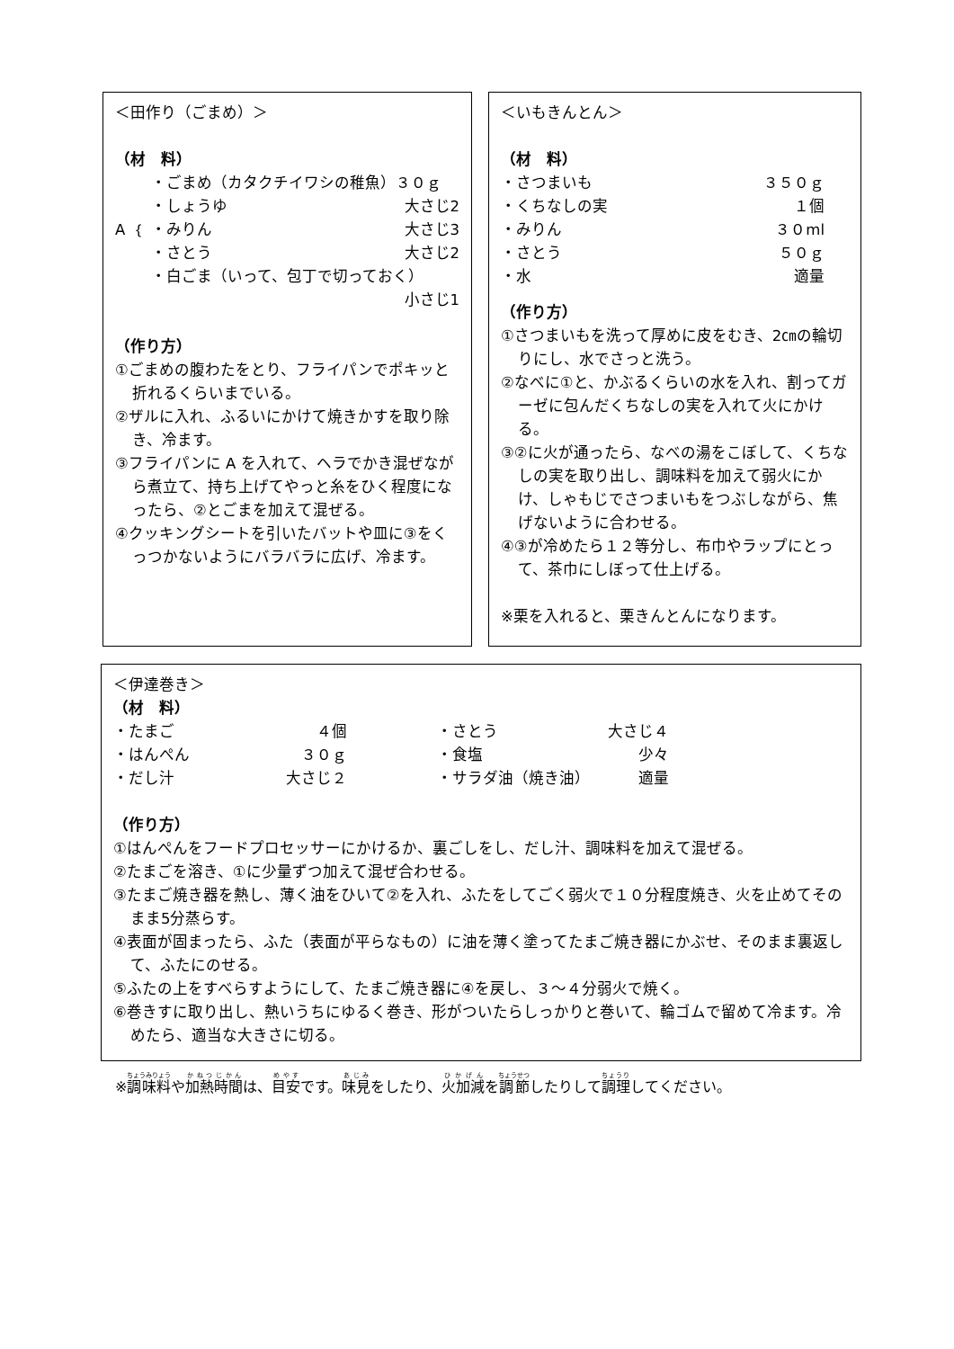＜田作り（ごまめ）＞
（材　料）
・ごまめ（カタクチイワシの稚魚）３０ｇ
A ｛ ・しょうゆ 大さじ2
・みりん 大さじ3
・さとう 大さじ2
・白ごま（いって、包丁で切っておく）
小さじ1
（作り方）
①ごまめの腹わたをとり、フライパンでポキッと折れるくらいまでいる。
②ザルに入れ、ふるいにかけて焼きかすを取り除き、冷ます。
③フライパンに A を入れて、ヘラでかき混ぜながら煮立て、持ち上げてやっと糸をひく程度になったら、②とごまを加えて混ぜる。
④クッキングシートを引いたバットや皿に③をくっつかないようにバラバラに広げ、冷ます。
＜いもきんとん＞
（材　料）
・さつまいも ３５０ｇ
・くちなしの実 １個
・みりん ３０ml
・さとう ５０ｇ
・水 適量
（作り方）
①さつまいもを洗って厚めに皮をむき、2㎝の輪切りにし、水でさっと洗う。
②なべに①と、かぶるくらいの水を入れ、割ってガーゼに包んだくちなしの実を入れて火にかける。
③②に火が通ったら、なべの湯をこぼして、くちなしの実を取り出し、調味料を加えて弱火にかけ、しゃもじでさつまいもをつぶしながら、焦げないように合わせる。
④③が冷めたら１２等分し、布巾やラップにとって、茶巾にしぼって仕上げる。
※栗を入れると、栗きんとんになります。
＜伊達巻き＞
（材　料）
・たまご ４個
・はんぺん ３０ｇ
・だし汁 大さじ２
・さとう 大さじ４
・食塩 少々
・サラダ油（焼き油） 適量
（作り方）
①はんぺんをフードプロセッサーにかけるか、裏ごしをし、だし汁、調味料を加えて混ぜる。
②たまごを溶き、①に少量ずつ加えて混ぜ合わせる。
③たまご焼き器を熱し、薄く油をひいて②を入れ、ふたをしてごく弱火で１０分程度焼き、火を止めてそのまま5分蒸らす。
④表面が固まったら、ふた（表面が平らなもの）に油を薄く塗ってたまご焼き器にかぶせ、そのまま裏返して、ふたにのせる。
⑤ふたの上をすべらすようにして、たまご焼き器に④を戻し、３～４分弱火で焼く。
⑥巻きすに取り出し、熱いうちにゆるく巻き、形がついたらしっかりと巻いて、輪ゴムで留めて冷ます。冷めたら、適当な大きさに切る。
※調味料や加熱時間は、目安です。味見をしたり、火加減を調節したりして調理してください。